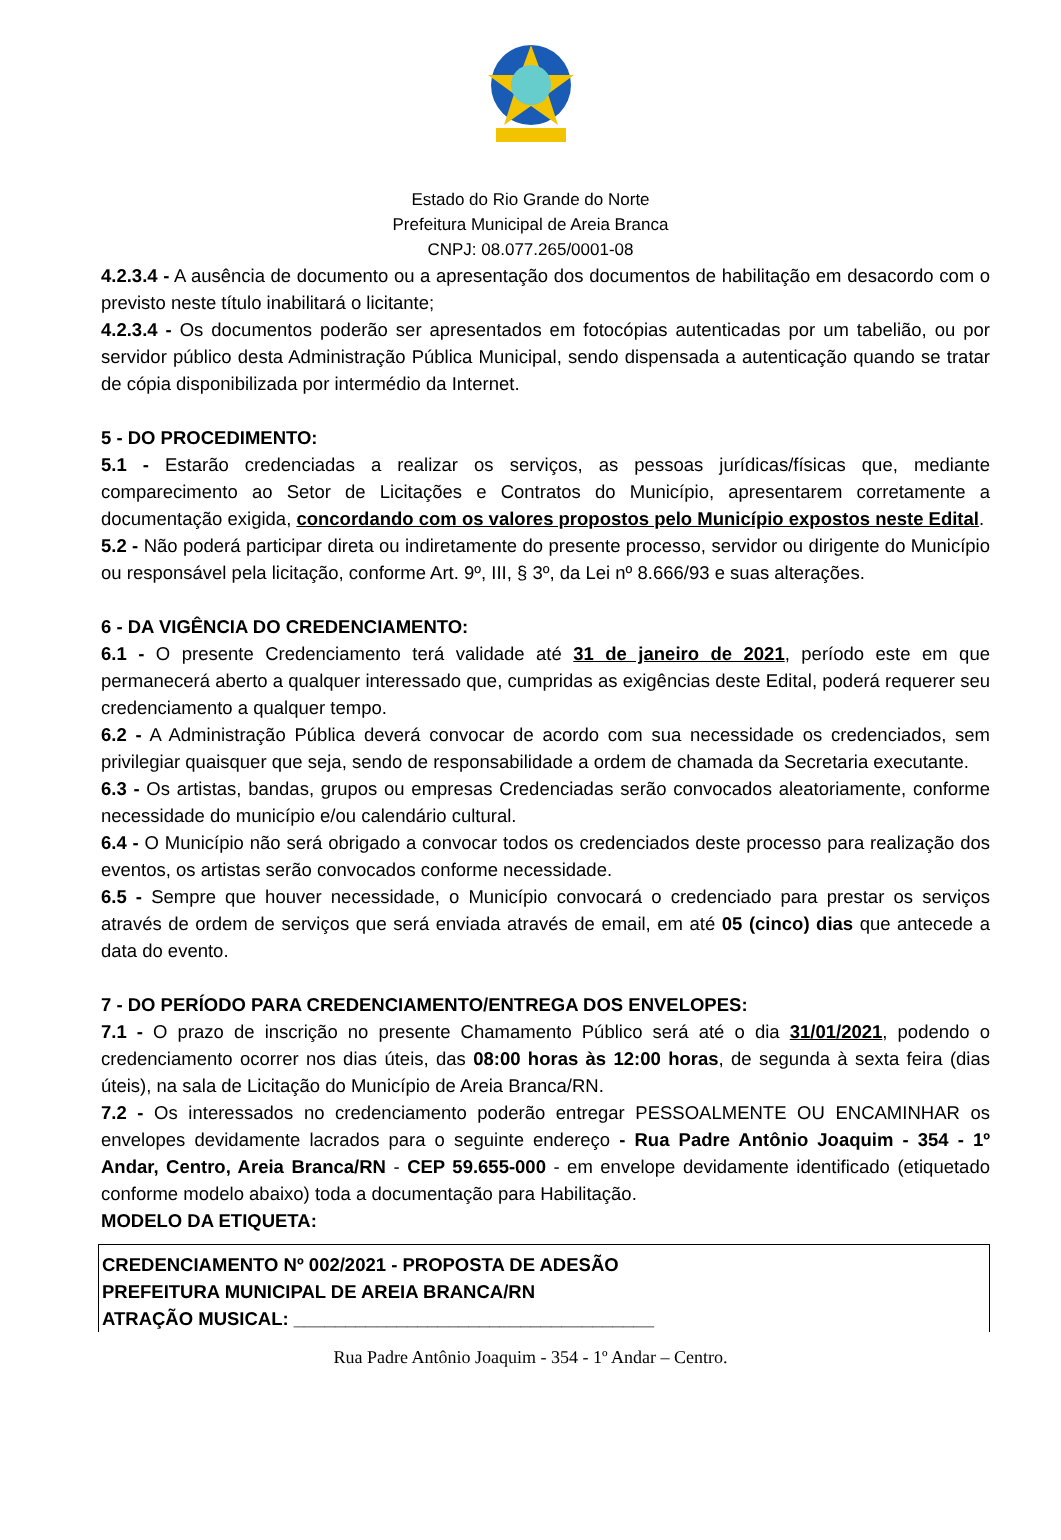Estado do Rio Grande do Norte
Prefeitura Municipal de Areia Branca
CNPJ: 08.077.265/0001-08
4.2.3.4 - A ausência de documento ou a apresentação dos documentos de habilitação em desacordo com o previsto neste título inabilitará o licitante;
4.2.3.4 - Os documentos poderão ser apresentados em fotocópias autenticadas por um tabelião, ou por servidor público desta Administração Pública Municipal, sendo dispensada a autenticação quando se tratar de cópia disponibilizada por intermédio da Internet.
5 - DO PROCEDIMENTO:
5.1 - Estarão credenciadas a realizar os serviços, as pessoas jurídicas/físicas que, mediante comparecimento ao Setor de Licitações e Contratos do Município, apresentarem corretamente a documentação exigida, concordando com os valores propostos pelo Município expostos neste Edital.
5.2 - Não poderá participar direta ou indiretamente do presente processo, servidor ou dirigente do Município ou responsável pela licitação, conforme Art. 9º, III, § 3º, da Lei nº 8.666/93 e suas alterações.
6 - DA VIGÊNCIA DO CREDENCIAMENTO:
6.1 - O presente Credenciamento terá validade até 31 de janeiro de 2021, período este em que permanecerá aberto a qualquer interessado que, cumpridas as exigências deste Edital, poderá requerer seu credenciamento a qualquer tempo.
6.2 - A Administração Pública deverá convocar de acordo com sua necessidade os credenciados, sem privilegiar quaisquer que seja, sendo de responsabilidade a ordem de chamada da Secretaria executante.
6.3 - Os artistas, bandas, grupos ou empresas Credenciadas serão convocados aleatoriamente, conforme necessidade do município e/ou calendário cultural.
6.4 - O Município não será obrigado a convocar todos os credenciados deste processo para realização dos eventos, os artistas serão convocados conforme necessidade.
6.5 - Sempre que houver necessidade, o Município convocará o credenciado para prestar os serviços através de ordem de serviços que será enviada através de email, em até 05 (cinco) dias que antecede a data do evento.
7 - DO PERÍODO PARA CREDENCIAMENTO/ENTREGA DOS ENVELOPES:
7.1 - O prazo de inscrição no presente Chamamento Público será até o dia 31/01/2021, podendo o credenciamento ocorrer nos dias úteis, das 08:00 horas às 12:00 horas, de segunda à sexta feira (dias úteis), na sala de Licitação do Município de Areia Branca/RN.
7.2 - Os interessados no credenciamento poderão entregar PESSOALMENTE OU ENCAMINHAR os envelopes devidamente lacrados para o seguinte endereço - Rua Padre Antônio Joaquim - 354 - 1º Andar, Centro, Areia Branca/RN - CEP 59.655-000 - em envelope devidamente identificado (etiquetado conforme modelo abaixo) toda a documentação para Habilitação.
MODELO DA ETIQUETA:
CREDENCIAMENTO Nº 002/2021 - PROPOSTA DE ADESÃO
PREFEITURA MUNICIPAL DE AREIA BRANCA/RN
ATRAÇÃO MUSICAL: ___________________________________
Rua Padre Antônio Joaquim - 354 - 1º Andar – Centro.